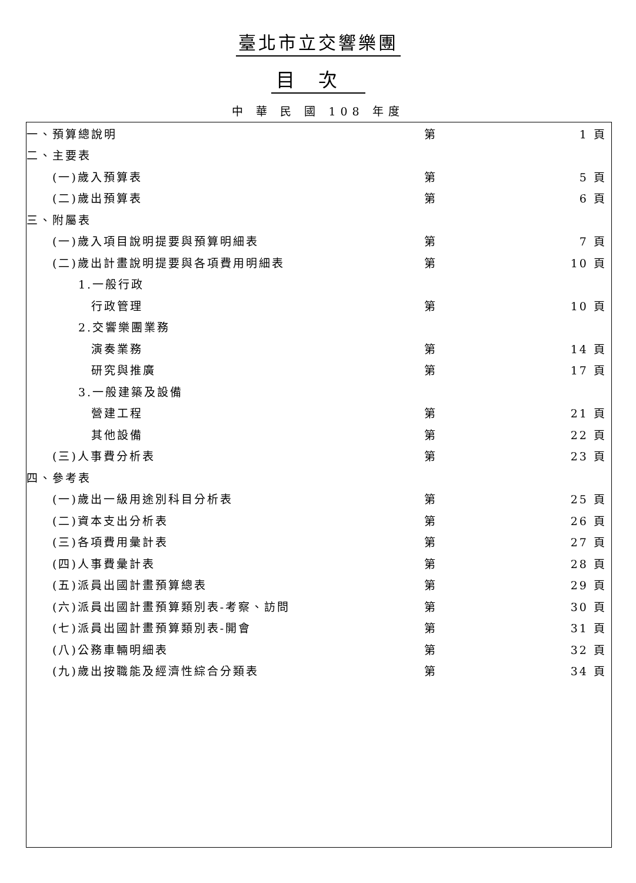臺北市立交響樂團
目次
中 華 民 國 108 年度
| 一、預算總說明 | 第 | 1 頁 |
| 二、主要表 | | |
| (一)歲入預算表 | 第 | 5 頁 |
| (二)歲出預算表 | 第 | 6 頁 |
| 三、附屬表 | | |
| (一)歲入項目說明提要與預算明細表 | 第 | 7 頁 |
| (二)歲出計畫說明提要與各項費用明細表 | 第 | 10 頁 |
| 1.一般行政 | | |
| 行政管理 | 第 | 10 頁 |
| 2.交響樂團業務 | | |
| 演奏業務 | 第 | 14 頁 |
| 研究與推廣 | 第 | 17 頁 |
| 3.一般建築及設備 | | |
| 營建工程 | 第 | 21 頁 |
| 其他設備 | 第 | 22 頁 |
| (三)人事費分析表 | 第 | 23 頁 |
| 四、參考表 | | |
| (一)歲出一級用途別科目分析表 | 第 | 25 頁 |
| (二)資本支出分析表 | 第 | 26 頁 |
| (三)各項費用彙計表 | 第 | 27 頁 |
| (四)人事費彙計表 | 第 | 28 頁 |
| (五)派員出國計畫預算總表 | 第 | 29 頁 |
| (六)派員出國計畫預算類別表-考察、訪問 | 第 | 30 頁 |
| (七)派員出國計畫預算類別表-開會 | 第 | 31 頁 |
| (八)公務車輛明細表 | 第 | 32 頁 |
| (九)歲出按職能及經濟性綜合分類表 | 第 | 34 頁 |